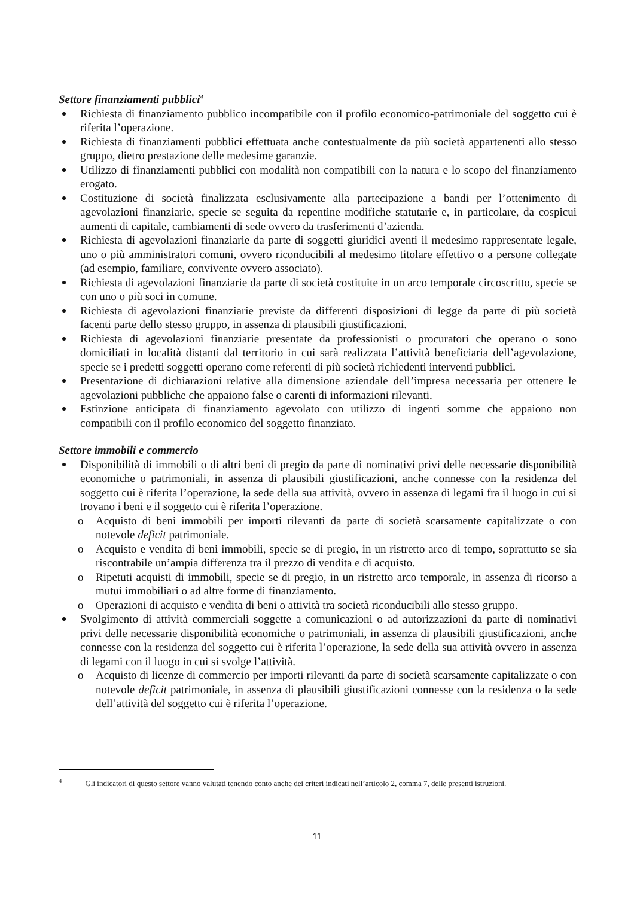Settore finanziamenti pubblici<sup>4</sup>
Richiesta di finanziamento pubblico incompatibile con il profilo economico-patrimoniale del soggetto cui è riferita l’operazione.
Richiesta di finanziamenti pubblici effettuata anche contestualmente da più società appartenenti allo stesso gruppo, dietro prestazione delle medesime garanzie.
Utilizzo di finanziamenti pubblici con modalità non compatibili con la natura e lo scopo del finanziamento erogato.
Costituzione di società finalizzata esclusivamente alla partecipazione a bandi per l’ottenimento di agevolazioni finanziarie, specie se seguita da repentine modifiche statutarie e, in particolare, da cospicui aumenti di capitale, cambiamenti di sede ovvero da trasferimenti d’azienda.
Richiesta di agevolazioni finanziarie da parte di soggetti giuridici aventi il medesimo rappresentate legale, uno o più amministratori comuni, ovvero riconducibili al medesimo titolare effettivo o a persone collegate (ad esempio, familiare, convivente ovvero associato).
Richiesta di agevolazioni finanziarie da parte di società costituite in un arco temporale circoscritto, specie se con uno o più soci in comune.
Richiesta di agevolazioni finanziarie previste da differenti disposizioni di legge da parte di più società facenti parte dello stesso gruppo, in assenza di plausibili giustificazioni.
Richiesta di agevolazioni finanziarie presentate da professionisti o procuratori che operano o sono domiciliati in località distanti dal territorio in cui sarà realizzata l’attività beneficiaria dell’agevolazione, specie se i predetti soggetti operano come referenti di più società richiedenti interventi pubblici.
Presentazione di dichiarazioni relative alla dimensione aziendale dell’impresa necessaria per ottenere le agevolazioni pubbliche che appaiono false o carenti di informazioni rilevanti.
Estinzione anticipata di finanziamento agevolato con utilizzo di ingenti somme che appaiono non compatibili con il profilo economico del soggetto finanziato.
Settore immobili e commercio
Disponibilità di immobili o di altri beni di pregio da parte di nominativi privi delle necessarie disponibilità economiche o patrimoniali, in assenza di plausibili giustificazioni, anche connesse con la residenza del soggetto cui è riferita l’operazione, la sede della sua attività, ovvero in assenza di legami fra il luogo in cui si trovano i beni e il soggetto cui è riferita l’operazione.
o Acquisto di beni immobili per importi rilevanti da parte di società scarsamente capitalizzate o con notevole deficit patrimoniale.
o Acquisto e vendita di beni immobili, specie se di pregio, in un ristretto arco di tempo, soprattutto se sia riscontrabile un’ampia differenza tra il prezzo di vendita e di acquisto.
o Ripetuti acquisti di immobili, specie se di pregio, in un ristretto arco temporale, in assenza di ricorso a mutui immobiliari o ad altre forme di finanziamento.
o Operazioni di acquisto e vendita di beni o attività tra società riconducibili allo stesso gruppo.
Svolgimento di attività commerciali soggette a comunicazioni o ad autorizzazioni da parte di nominativi privi delle necessarie disponibilità economiche o patrimoniali, in assenza di plausibili giustificazioni, anche connesse con la residenza del soggetto cui è riferita l’operazione, la sede della sua attività ovvero in assenza di legami con il luogo in cui si svolge l’attività.
o Acquisto di licenze di commercio per importi rilevanti da parte di società scarsamente capitalizzate o con notevole deficit patrimoniale, in assenza di plausibili giustificazioni connesse con la residenza o la sede dell’attività del soggetto cui è riferita l’operazione.
<sup>4</sup> Gli indicatori di questo settore vanno valutati tenendo conto anche dei criteri indicati nell’articolo 2, comma 7, delle presenti istruzioni.
11